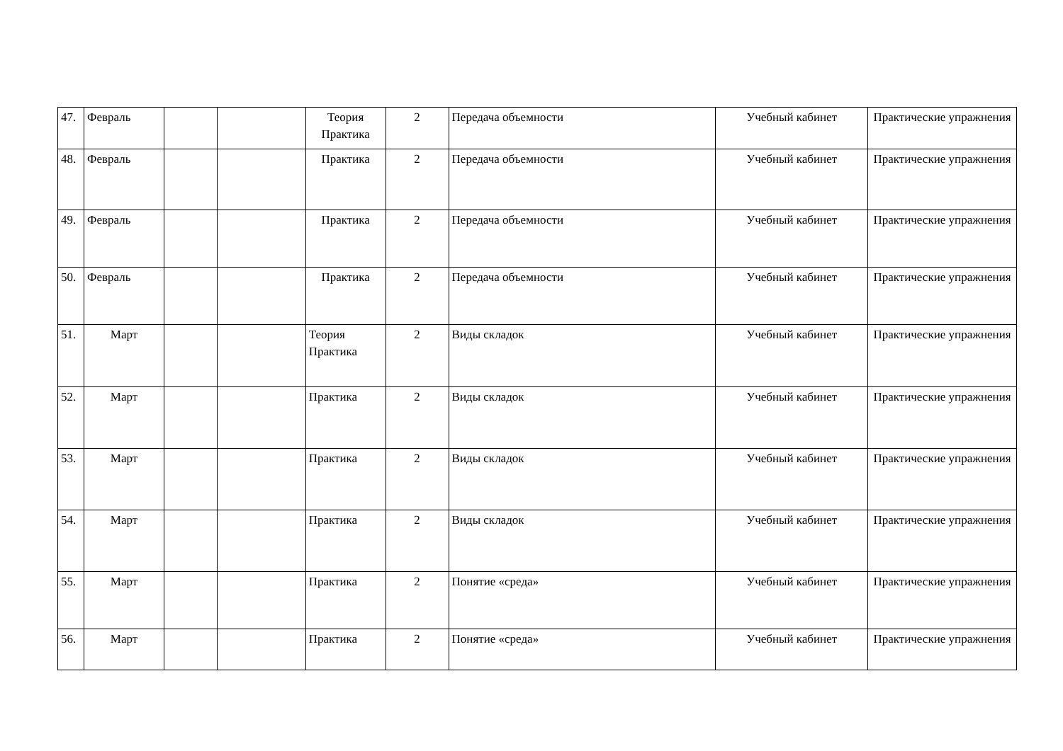| 47. | Февраль | | | Теория Практика | 2 | Передача объемности | Учебный кабинет | Практические упражнения |
| 48. | Февраль | | | Практика | 2 | Передача объемности | Учебный кабинет | Практические упражнения |
| 49. | Февраль | | | Практика | 2 | Передача объемности | Учебный кабинет | Практические упражнения |
| 50. | Февраль | | | Практика | 2 | Передача объемности | Учебный кабинет | Практические упражнения |
| 51. | Март | | | Теория Практика | 2 | Виды складок | Учебный кабинет | Практические упражнения |
| 52. | Март | | | Практика | 2 | Виды складок | Учебный кабинет | Практические упражнения |
| 53. | Март | | | Практика | 2 | Виды складок | Учебный кабинет | Практические упражнения |
| 54. | Март | | | Практика | 2 | Виды складок | Учебный кабинет | Практические упражнения |
| 55. | Март | | | Практика | 2 | Понятие «среда» | Учебный кабинет | Практические упражнения |
| 56. | Март | | | Практика | 2 | Понятие «среда» | Учебный кабинет | Практические упражнения |